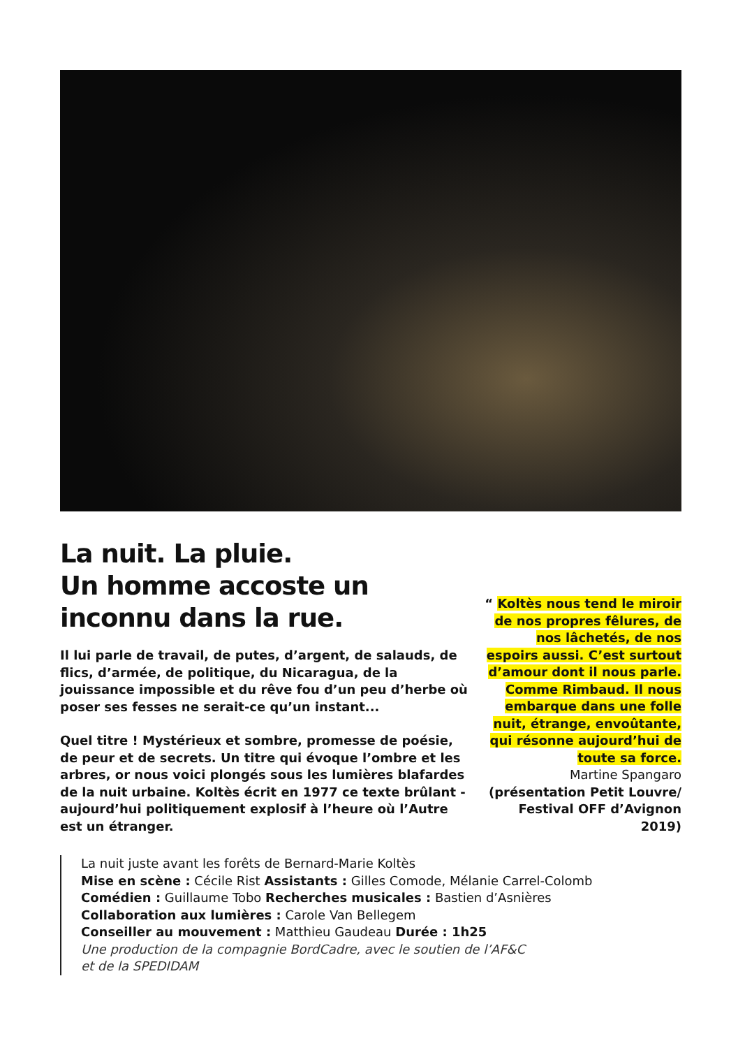La nuit. La pluie.
Un homme accoste un
inconnu dans la rue.
Il lui parle de travail, de putes, d’argent, de salauds, de flics, d’armée, de politique, du Nicaragua, de la jouissance impossible et du rêve fou d’un peu d’herbe où poser ses fesses ne serait-ce qu’un instant...
Quel titre ! Mystérieux et sombre, promesse de poésie, de peur et de secrets. Un titre qui évoque l’ombre et les arbres, or nous voici plongés sous les lumières blafardes de la nuit urbaine. Koltès écrit en 1977 ce texte brûlant - aujourd’hui politiquement explosif à l’heure où l’Autre est un étranger.
“ Koltès nous tend le miroir de nos propres fêlures, de nos lâchetés, de nos espoirs aussi. C’est surtout d’amour dont il nous parle. Comme Rimbaud. Il nous embarque dans une folle nuit, étrange, envoûtante, qui résonne aujourd’hui de toute sa force.
Martine Spangaro
(présentation Petit Louvre/ Festival OFF d’Avignon 2019)
La nuit juste avant les forêts de Bernard-Marie Koltès
Mise en scène : Cécile Rist Assistants : Gilles Comode, Mélanie Carrel-Colomb
Comédien : Guillaume Tobo Recherches musicales : Bastien d’Asnières
Collaboration aux lumières : Carole Van Bellegem
Conseiller au mouvement : Matthieu Gaudeau Durée : 1h25
Une production de la compagnie BordCadre, avec le soutien de l’AF&C
et de la SPEDIDAM